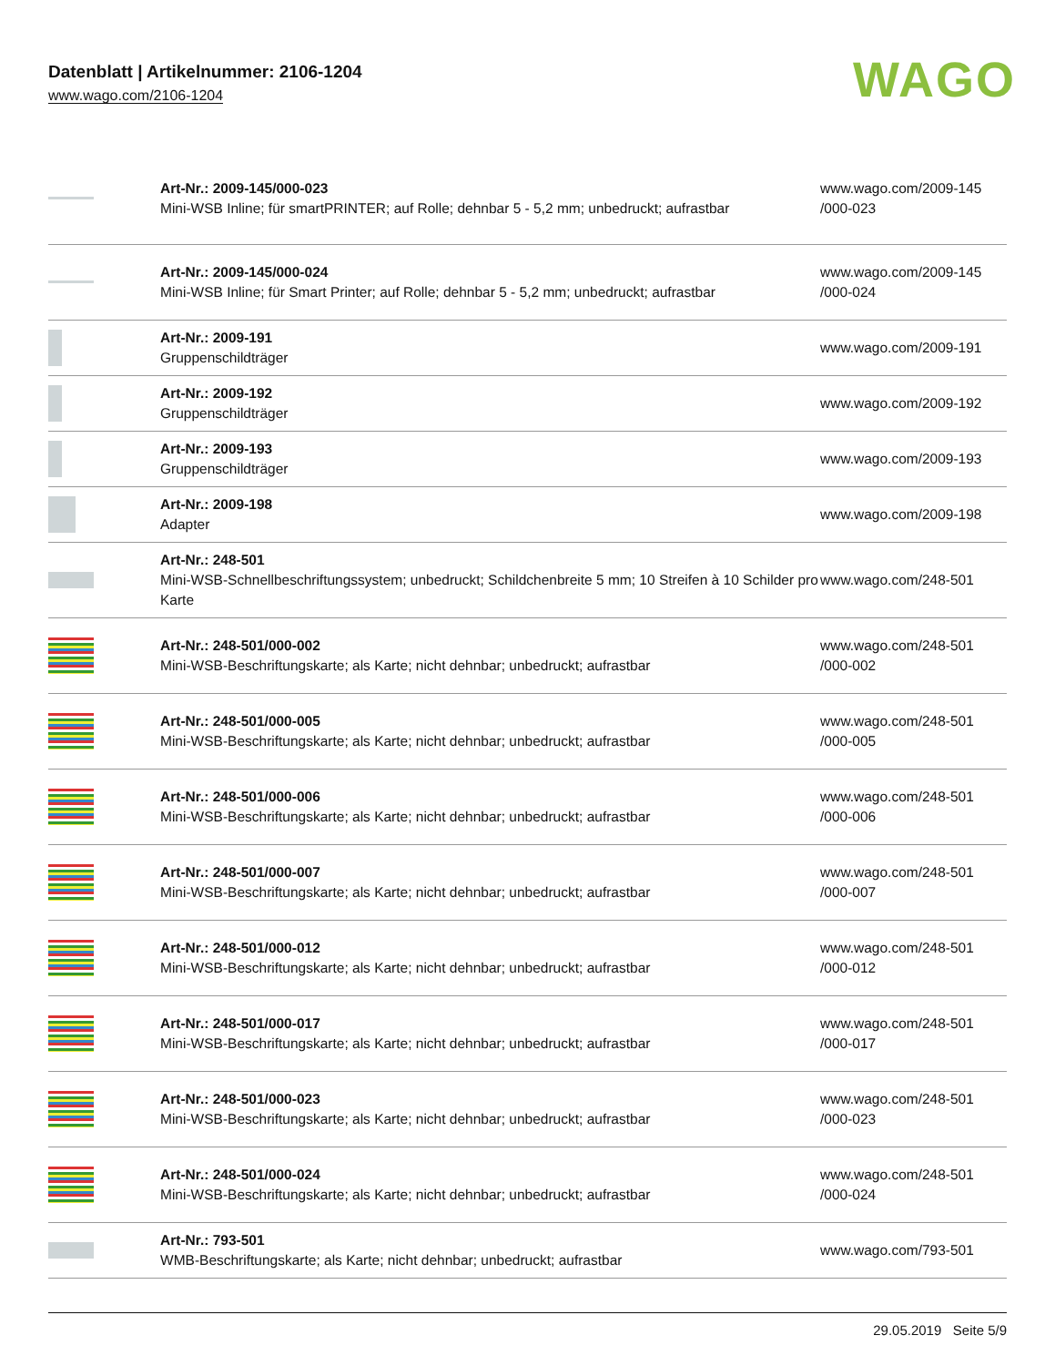Datenblatt | Artikelnummer: 2106-1204
www.wago.com/2106-1204
WAGO
| | Art-Nr.: 2009-145/000-023 Mini-WSB Inline; für smartPRINTER; auf Rolle; dehnbar 5 - 5,2 mm; unbedruckt; aufrastbar | www.wago.com/2009-145 /000-023 |
| | Art-Nr.: 2009-145/000-024 Mini-WSB Inline; für Smart Printer; auf Rolle; dehnbar 5 - 5,2 mm; unbedruckt; aufrastbar | www.wago.com/2009-145 /000-024 |
| | Art-Nr.: 2009-191 Gruppenschildträger | www.wago.com/2009-191 |
| | Art-Nr.: 2009-192 Gruppenschildträger | www.wago.com/2009-192 |
| | Art-Nr.: 2009-193 Gruppenschildträger | www.wago.com/2009-193 |
| | Art-Nr.: 2009-198 Adapter | www.wago.com/2009-198 |
| | Art-Nr.: 248-501 Mini-WSB-Schnellbeschriftungssystem; unbedruckt; Schildchenbreite 5 mm; 10 Streifen à 10 Schilder pro Karte | www.wago.com/248-501 |
| | Art-Nr.: 248-501/000-002 Mini-WSB-Beschriftungskarte; als Karte; nicht dehnbar; unbedruckt; aufrastbar | www.wago.com/248-501 /000-002 |
| | Art-Nr.: 248-501/000-005 Mini-WSB-Beschriftungskarte; als Karte; nicht dehnbar; unbedruckt; aufrastbar | www.wago.com/248-501 /000-005 |
| | Art-Nr.: 248-501/000-006 Mini-WSB-Beschriftungskarte; als Karte; nicht dehnbar; unbedruckt; aufrastbar | www.wago.com/248-501 /000-006 |
| | Art-Nr.: 248-501/000-007 Mini-WSB-Beschriftungskarte; als Karte; nicht dehnbar; unbedruckt; aufrastbar | www.wago.com/248-501 /000-007 |
| | Art-Nr.: 248-501/000-012 Mini-WSB-Beschriftungskarte; als Karte; nicht dehnbar; unbedruckt; aufrastbar | www.wago.com/248-501 /000-012 |
| | Art-Nr.: 248-501/000-017 Mini-WSB-Beschriftungskarte; als Karte; nicht dehnbar; unbedruckt; aufrastbar | www.wago.com/248-501 /000-017 |
| | Art-Nr.: 248-501/000-023 Mini-WSB-Beschriftungskarte; als Karte; nicht dehnbar; unbedruckt; aufrastbar | www.wago.com/248-501 /000-023 |
| | Art-Nr.: 248-501/000-024 Mini-WSB-Beschriftungskarte; als Karte; nicht dehnbar; unbedruckt; aufrastbar | www.wago.com/248-501 /000-024 |
| | Art-Nr.: 793-501 WMB-Beschriftungskarte; als Karte; nicht dehnbar; unbedruckt; aufrastbar | www.wago.com/793-501 |
29.05.2019 Seite 5/9